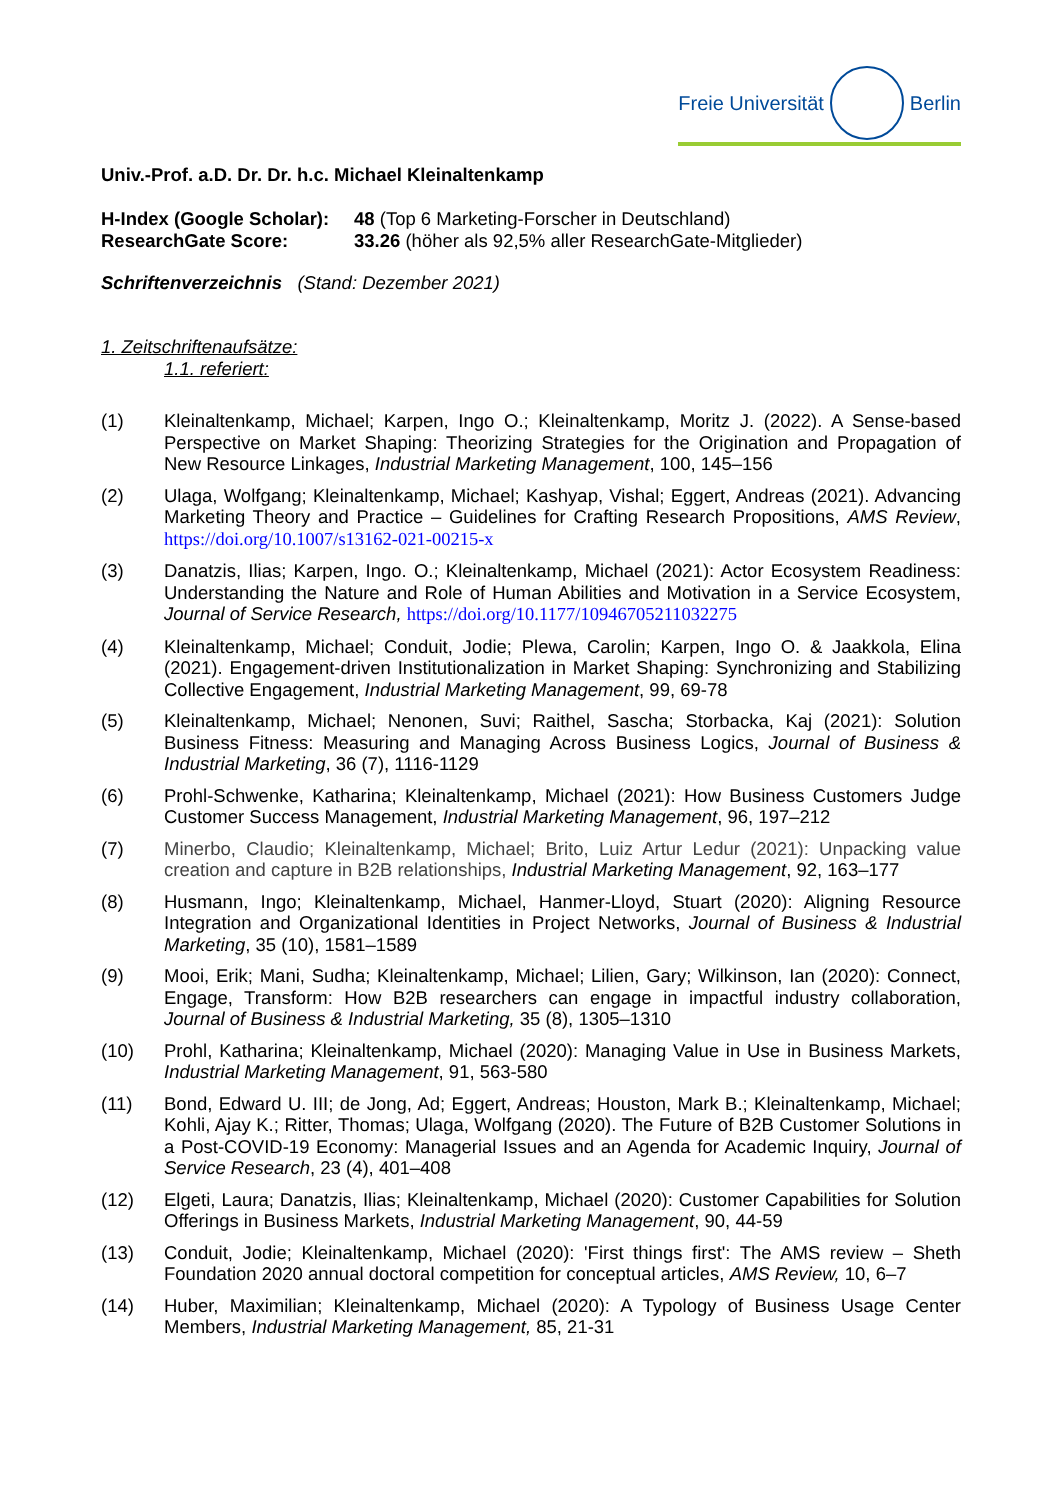Freie Universität Berlin
Univ.-Prof. a.D. Dr. Dr. h.c. Michael Kleinaltenkamp
| H-Index (Google Scholar): | 48 (Top 6 Marketing-Forscher in Deutschland) |
| ResearchGate Score: | 33.26 (höher als 92,5% aller ResearchGate-Mitglieder) |
Schriftenverzeichnis (Stand: Dezember 2021)
1. Zeitschriftenaufsätze:
1.1. referiert:
(1) Kleinaltenkamp, Michael; Karpen, Ingo O.; Kleinaltenkamp, Moritz J. (2022). A Sense-based Perspective on Market Shaping: Theorizing Strategies for the Origination and Propagation of New Resource Linkages, Industrial Marketing Management, 100, 145–156
(2) Ulaga, Wolfgang; Kleinaltenkamp, Michael; Kashyap, Vishal; Eggert, Andreas (2021). Advancing Marketing Theory and Practice – Guidelines for Crafting Research Propositions, AMS Review, https://doi.org/10.1007/s13162-021-00215-x
(3) Danatzis, Ilias; Karpen, Ingo. O.; Kleinaltenkamp, Michael (2021): Actor Ecosystem Readiness: Understanding the Nature and Role of Human Abilities and Motivation in a Service Ecosystem, Journal of Service Research, https://doi.org/10.1177/10946705211032275
(4) Kleinaltenkamp, Michael; Conduit, Jodie; Plewa, Carolin; Karpen, Ingo O. & Jaakkola, Elina (2021). Engagement-driven Institutionalization in Market Shaping: Synchronizing and Stabilizing Collective Engagement, Industrial Marketing Management, 99, 69-78
(5) Kleinaltenkamp, Michael; Nenonen, Suvi; Raithel, Sascha; Storbacka, Kaj (2021): Solution Business Fitness: Measuring and Managing Across Business Logics, Journal of Business & Industrial Marketing, 36 (7), 1116-1129
(6) Prohl-Schwenke, Katharina; Kleinaltenkamp, Michael (2021): How Business Customers Judge Customer Success Management, Industrial Marketing Management, 96, 197–212
(7) Minerbo, Claudio; Kleinaltenkamp, Michael; Brito, Luiz Artur Ledur (2021): Unpacking value creation and capture in B2B relationships, Industrial Marketing Management, 92, 163–177
(8) Husmann, Ingo; Kleinaltenkamp, Michael, Hanmer-Lloyd, Stuart (2020): Aligning Resource Integration and Organizational Identities in Project Networks, Journal of Business & Industrial Marketing, 35 (10), 1581–1589
(9) Mooi, Erik; Mani, Sudha; Kleinaltenkamp, Michael; Lilien, Gary; Wilkinson, Ian (2020): Connect, Engage, Transform: How B2B researchers can engage in impactful industry collaboration, Journal of Business & Industrial Marketing, 35 (8), 1305–1310
(10) Prohl, Katharina; Kleinaltenkamp, Michael (2020): Managing Value in Use in Business Markets, Industrial Marketing Management, 91, 563-580
(11) Bond, Edward U. III; de Jong, Ad; Eggert, Andreas; Houston, Mark B.; Kleinaltenkamp, Michael; Kohli, Ajay K.; Ritter, Thomas; Ulaga, Wolfgang (2020). The Future of B2B Customer Solutions in a Post-COVID-19 Economy: Managerial Issues and an Agenda for Academic Inquiry, Journal of Service Research, 23 (4), 401–408
(12) Elgeti, Laura; Danatzis, Ilias; Kleinaltenkamp, Michael (2020): Customer Capabilities for Solution Offerings in Business Markets, Industrial Marketing Management, 90, 44-59
(13) Conduit, Jodie; Kleinaltenkamp, Michael (2020): 'First things first': The AMS review – Sheth Foundation 2020 annual doctoral competition for conceptual articles, AMS Review, 10, 6–7
(14) Huber, Maximilian; Kleinaltenkamp, Michael (2020): A Typology of Business Usage Center Members, Industrial Marketing Management, 85, 21-31